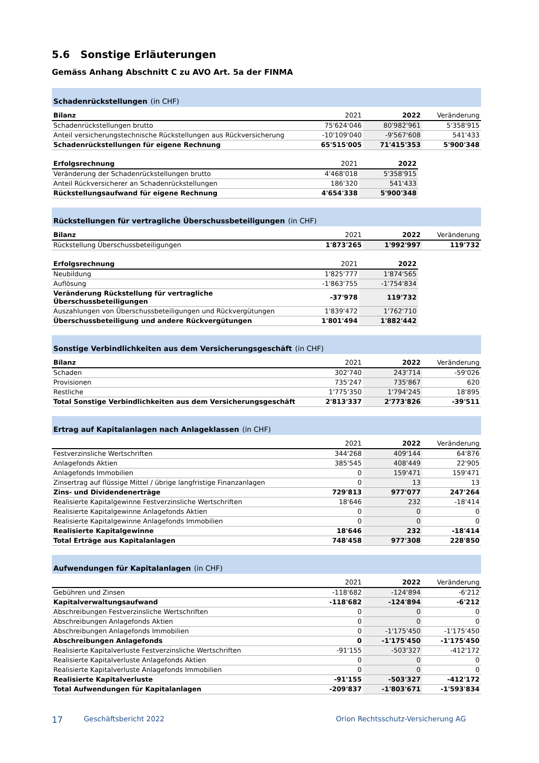5.6 Sonstige Erläuterungen
Gemäss Anhang Abschnitt C zu AVO Art. 5a der FINMA
Schadenrückstellungen (in CHF)
| Bilanz | 2021 | 2022 | Veränderung |
| --- | --- | --- | --- |
| Schadenrückstellungen brutto | 75'624'046 | 80'982'961 | 5'358'915 |
| Anteil versicherungstechnische Rückstellungen aus Rückversicherung | -10'109'040 | -9'567'608 | 541'433 |
| Schadenrückstellungen für eigene Rechnung | 65'515'005 | 71'415'353 | 5'900'348 |
| Erfolgsrechnung | 2021 | 2022 |
| --- | --- | --- |
| Veränderung der Schadenrückstellungen brutto | 4'468'018 | 5'358'915 |
| Anteil Rückversicherer an Schadenrückstellungen | 186'320 | 541'433 |
| Rückstellungsaufwand für eigene Rechnung | 4'654'338 | 5'900'348 |
Rückstellungen für vertragliche Überschussbeteiligungen (in CHF)
| Bilanz | 2021 | 2022 | Veränderung |
| --- | --- | --- | --- |
| Rückstellung Überschussbeteiligungen | 1'873'265 | 1'992'997 | 119'732 |
| Erfolgsrechnung | 2021 | 2022 |
| --- | --- | --- |
| Neubildung | 1'825'777 | 1'874'565 |
| Auflösung | -1'863'755 | -1'754'834 |
| Veränderung Rückstellung für vertragliche Überschussbeteiligungen | -37'978 | 119'732 |
| Auszahlungen von Überschussbeteiligungen und Rückvergütungen | 1'839'472 | 1'762'710 |
| Überschussbeteiligung und andere Rückvergütungen | 1'801'494 | 1'882'442 |
Sonstige Verbindlichkeiten aus dem Versicherungsgeschäft (in CHF)
| Bilanz | 2021 | 2022 | Veränderung |
| --- | --- | --- | --- |
| Schaden | 302'740 | 243'714 | -59'026 |
| Provisionen | 735'247 | 735'867 | 620 |
| Restliche | 1'775'350 | 1'794'245 | 18'895 |
| Total Sonstige Verbindlichkeiten aus dem Versicherungsgeschäft | 2'813'337 | 2'773'826 | -39'511 |
Ertrag auf Kapitalanlagen nach Anlageklassen (in CHF)
| | 2021 | 2022 | Veränderung |
| --- | --- | --- | --- |
| Festverzinsliche Wertschriften | 344'268 | 409'144 | 64'876 |
| Anlagefonds Aktien | 385'545 | 408'449 | 22'905 |
| Anlagefonds Immobilien | 0 | 159'471 | 159'471 |
| Zinsertrag auf flüssige Mittel / übrige langfristige Finanzanlagen | 0 | 13 | 13 |
| Zins- und Dividendenerträge | 729'813 | 977'077 | 247'264 |
| Realisierte Kapitalgewinne Festverzinsliche Wertschriften | 18'646 | 232 | -18'414 |
| Realisierte Kapitalgewinne Anlagefonds Aktien | 0 | 0 | 0 |
| Realisierte Kapitalgewinne Anlagefonds Immobilien | 0 | 0 | 0 |
| Realisierte Kapitalgewinne | 18'646 | 232 | -18'414 |
| Total Erträge aus Kapitalanlagen | 748'458 | 977'308 | 228'850 |
Aufwendungen für Kapitalanlagen (in CHF)
| | 2021 | 2022 | Veränderung |
| --- | --- | --- | --- |
| Gebühren und Zinsen | -118'682 | -124'894 | -6'212 |
| Kapitalverwaltungsaufwand | -118'682 | -124'894 | -6'212 |
| Abschreibungen Festverzinsliche Wertschriften | 0 | 0 | 0 |
| Abschreibungen Anlagefonds Aktien | 0 | 0 | 0 |
| Abschreibungen Anlagefonds Immobilien | 0 | -1'175'450 | -1'175'450 |
| Abschreibungen Anlagefonds | 0 | -1'175'450 | -1'175'450 |
| Realisierte Kapitalverluste Festverzinsliche Wertschriften | -91'155 | -503'327 | -412'172 |
| Realisierte Kapitalverluste Anlagefonds Aktien | 0 | 0 | 0 |
| Realisierte Kapitalverluste Anlagefonds Immobilien | 0 | 0 | 0 |
| Realisierte Kapitalverluste | -91'155 | -503'327 | -412'172 |
| Total Aufwendungen für Kapitalanlagen | -209'837 | -1'803'671 | -1'593'834 |
17 Geschäftsbericht 2022 Orion Rechtsschutz-Versicherung AG